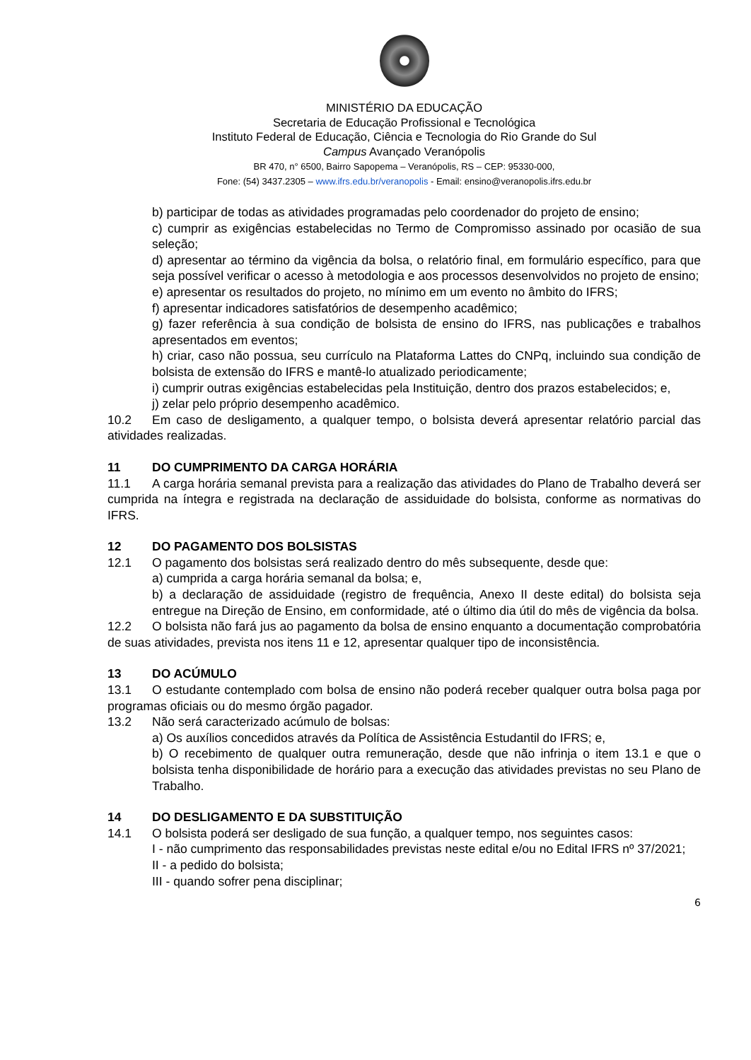MINISTÉRIO DA EDUCAÇÃO
Secretaria de Educação Profissional e Tecnológica
Instituto Federal de Educação, Ciência e Tecnologia do Rio Grande do Sul
Campus Avançado Veranópolis
BR 470, n° 6500, Bairro Sapopema – Veranópolis, RS – CEP: 95330-000,
Fone: (54) 3437.2305 – www.ifrs.edu.br/veranopolis - Email: ensino@veranopolis.ifrs.edu.br
b) participar de todas as atividades programadas pelo coordenador do projeto de ensino;
c) cumprir as exigências estabelecidas no Termo de Compromisso assinado por ocasião de sua seleção;
d) apresentar ao término da vigência da bolsa, o relatório final, em formulário específico, para que seja possível verificar o acesso à metodologia e aos processos desenvolvidos no projeto de ensino;
e) apresentar os resultados do projeto, no mínimo em um evento no âmbito do IFRS;
f) apresentar indicadores satisfatórios de desempenho acadêmico;
g) fazer referência à sua condição de bolsista de ensino do IFRS, nas publicações e trabalhos apresentados em eventos;
h) criar, caso não possua, seu currículo na Plataforma Lattes do CNPq, incluindo sua condição de bolsista de extensão do IFRS e mantê-lo atualizado periodicamente;
i) cumprir outras exigências estabelecidas pela Instituição, dentro dos prazos estabelecidos; e,
j) zelar pelo próprio desempenho acadêmico.
10.2 Em caso de desligamento, a qualquer tempo, o bolsista deverá apresentar relatório parcial das atividades realizadas.
11 DO CUMPRIMENTO DA CARGA HORÁRIA
11.1 A carga horária semanal prevista para a realização das atividades do Plano de Trabalho deverá ser cumprida na íntegra e registrada na declaração de assiduidade do bolsista, conforme as normativas do IFRS.
12 DO PAGAMENTO DOS BOLSISTAS
12.1 O pagamento dos bolsistas será realizado dentro do mês subsequente, desde que:
a) cumprida a carga horária semanal da bolsa; e,
b) a declaração de assiduidade (registro de frequência, Anexo II deste edital) do bolsista seja entregue na Direção de Ensino, em conformidade, até o último dia útil do mês de vigência da bolsa.
12.2 O bolsista não fará jus ao pagamento da bolsa de ensino enquanto a documentação comprobatória de suas atividades, prevista nos itens 11 e 12, apresentar qualquer tipo de inconsistência.
13 DO ACÚMULO
13.1 O estudante contemplado com bolsa de ensino não poderá receber qualquer outra bolsa paga por programas oficiais ou do mesmo órgão pagador.
13.2 Não será caracterizado acúmulo de bolsas:
a) Os auxílios concedidos através da Política de Assistência Estudantil do IFRS; e,
b) O recebimento de qualquer outra remuneração, desde que não infrinja o item 13.1 e que o bolsista tenha disponibilidade de horário para a execução das atividades previstas no seu Plano de Trabalho.
14 DO DESLIGAMENTO E DA SUBSTITUIÇÃO
14.1 O bolsista poderá ser desligado de sua função, a qualquer tempo, nos seguintes casos:
I - não cumprimento das responsabilidades previstas neste edital e/ou no Edital IFRS nº 37/2021;
II - a pedido do bolsista;
III - quando sofrer pena disciplinar;
6